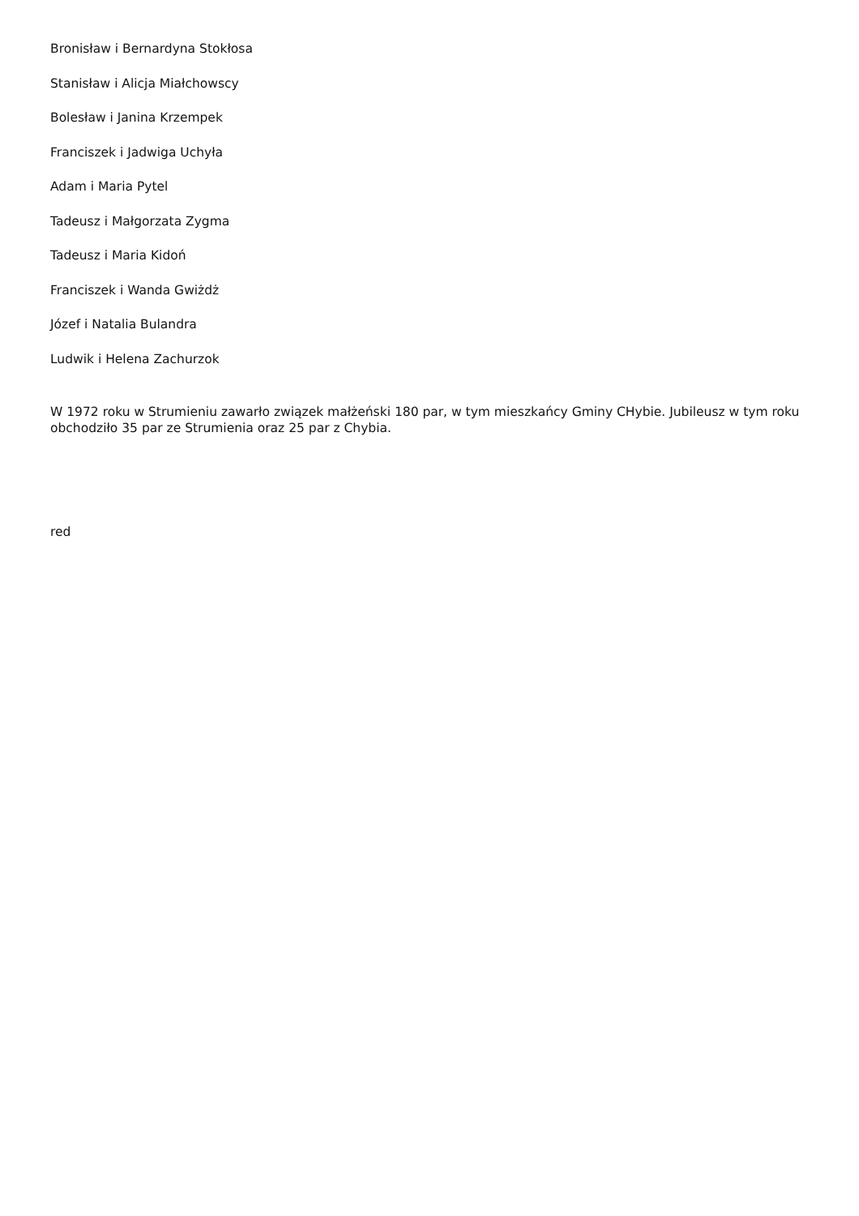Bronisław i Bernardyna Stokłosa
Stanisław i Alicja Miałchowscy
Bolesław i Janina Krzempek
Franciszek i Jadwiga Uchyła
Adam i Maria Pytel
Tadeusz i Małgorzata Zygma
Tadeusz i Maria Kidoń
Franciszek i Wanda Gwiżdż
Józef i Natalia Bulandra
Ludwik i Helena Zachurzok
W 1972 roku w Strumieniu zawarło związek małżeński 180 par, w tym mieszkańcy Gminy CHybie. Jubileusz w tym roku obchodziło 35 par ze Strumienia oraz 25 par z Chybia.
red